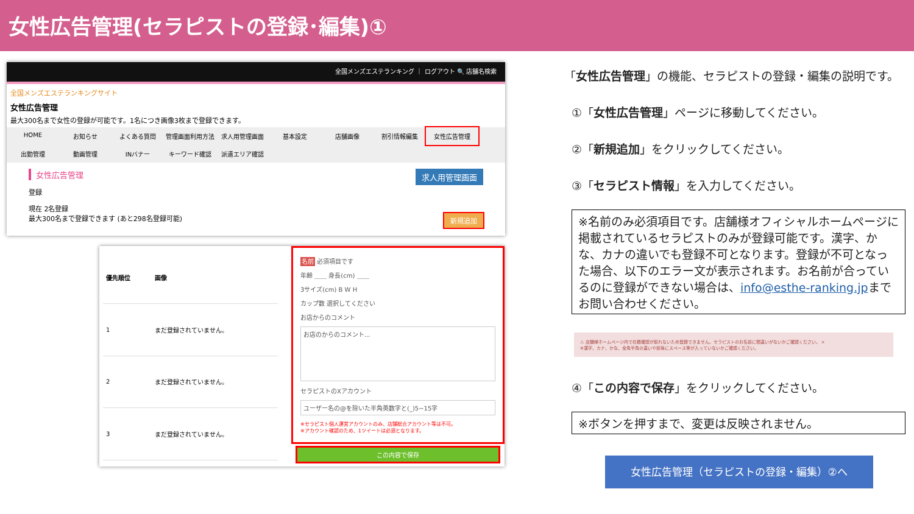女性広告管理(セラピストの登録･編集)①
全国メンズエステランキング ｜ ログアウト 🔍 店舗名検索
全国メンズエステランキングサイト
女性広告管理
最大300名まで女性の登録が可能です。1名につき画像3枚まで登録できます。
HOME お知らせ よくある質問 管理画面利用方法 求人用管理画面 基本設定 店舗画像 割引情報編集 女性広告管理 出勤管理 動画管理 INバナー キーワード確認 派遣エリア確認
女性広告管理 求人用管理画面
登録
現在 2名登録
最大300名まで登録できます (あと298名登録可能) 新規追加
| 優先順位 | 画像 |
| --- | --- |
| 1 | まだ登録されていません。 |
| 2 | まだ登録されていません。 |
| 3 | まだ登録されていません。 |
名前 必須項目です
年齢 ＿＿ 身長(cm) ＿＿
3サイズ(cm) B W H
カップ数 選択してください
お店からのコメント
お店のからのコメント...
セラピストのXアカウント
ユーザー名の@を除いた半角英数字と(_)5~15字
※セラピスト個人運営アカウントのみ、店舗総合アカウント等は不可。
※アカウント確認のため、1ツイートは必須となります。
この内容で保存
「女性広告管理」の機能、セラピストの登録・編集の説明です。
①「女性広告管理」ページに移動してください。
②「新規追加」をクリックしてください。
③「セラピスト情報」を入力してください。
※名前のみ必須項目です。店舗様オフィシャルホームページに掲載されているセラピストのみが登録可能です。漢字、かな、カナの違いでも登録不可となります。登録が不可となった場合、以下のエラー文が表示されます。お名前が合っているのに登録ができない場合は、info@esthe-ranking.jpまでお問い合わせください。
⚠ 店舗様ホームページ内で在籍確認が取れないため登録できません。セラピストのお名前に間違いがないかご確認ください。 ×
※漢字、カナ、かな、全角半角の違いや前後にスペース等が入っていないかご確認ください。
④「この内容で保存」をクリックしてください。
※ボタンを押すまで、変更は反映されません。
女性広告管理（セラピストの登録・編集）②へ